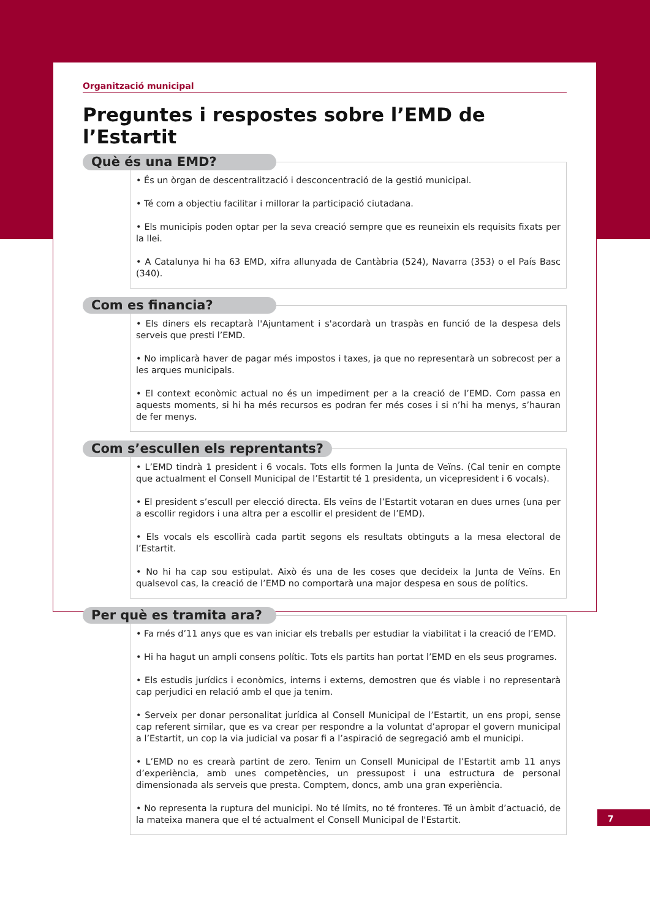Organització municipal
Preguntes i respostes sobre l’EMD de l’Estartit
Què és una EMD?
• És un òrgan de descentralització i desconcentració de la gestió municipal.
• Té com a objectiu facilitar i millorar la participació ciutadana.
• Els municipis poden optar per la seva creació sempre que es reuneixin els requisits fixats per la llei.
• A Catalunya hi ha 63 EMD, xifra allunyada de Cantàbria (524), Navarra (353) o el País Basc (340).
Com es financia?
• Els diners els recaptarà l'Ajuntament i s'acordarà un traspàs en funció de la despesa dels serveis que presti l’EMD.
• No implicarà haver de pagar més impostos i taxes, ja que no representarà un sobrecost per a les arques municipals.
• El context econòmic actual no és un impediment per a la creació de l’EMD. Com passa en aquests moments, si hi ha més recursos es podran fer més coses i si n’hi ha menys, s’hauran de fer menys.
Com s’escullen els reprentants?
• L’EMD tindrà 1 president i 6 vocals. Tots ells formen la Junta de Veïns. (Cal tenir en compte que actualment el Consell Municipal de l’Estartit té 1 presidenta, un vicepresident i 6 vocals).
• El president s’escull per elecció directa. Els veïns de l’Estartit votaran en dues urnes (una per a escollir regidors i una altra per a escollir el president de l’EMD).
• Els vocals els escollirà cada partit segons els resultats obtinguts a la mesa electoral de l’Estartit.
• No hi ha cap sou estipulat. Això és una de les coses que decideix la Junta de Veïns. En qualsevol cas, la creació de l’EMD no comportarà una major despesa en sous de polítics.
Per què es tramita ara?
• Fa més d’11 anys que es van iniciar els treballs per estudiar la viabilitat i la creació de l’EMD.
• Hi ha hagut un ampli consens polític. Tots els partits han portat l’EMD en els seus programes.
• Els estudis jurídics i econòmics, interns i externs, demostren que és viable i no representarà cap perjudici en relació amb el que ja tenim.
• Serveix per donar personalitat jurídica al Consell Municipal de l’Estartit, un ens propi, sense cap referent similar, que es va crear per respondre a la voluntat d’apropar el govern municipal a l’Estartit, un cop la via judicial va posar fi a l’aspiració de segregació amb el municipi.
• L’EMD no es crearà partint de zero. Tenim un Consell Municipal de l’Estartit amb 11 anys d’experiència, amb unes competències, un pressupost i una estructura de personal dimensionada als serveis que presta. Comptem, doncs, amb una gran experiència.
• No representa la ruptura del municipi. No té límits, no té fronteres. Té un àmbit d’actuació, de la mateixa manera que el té actualment el Consell Municipal de l'Estartit.
7